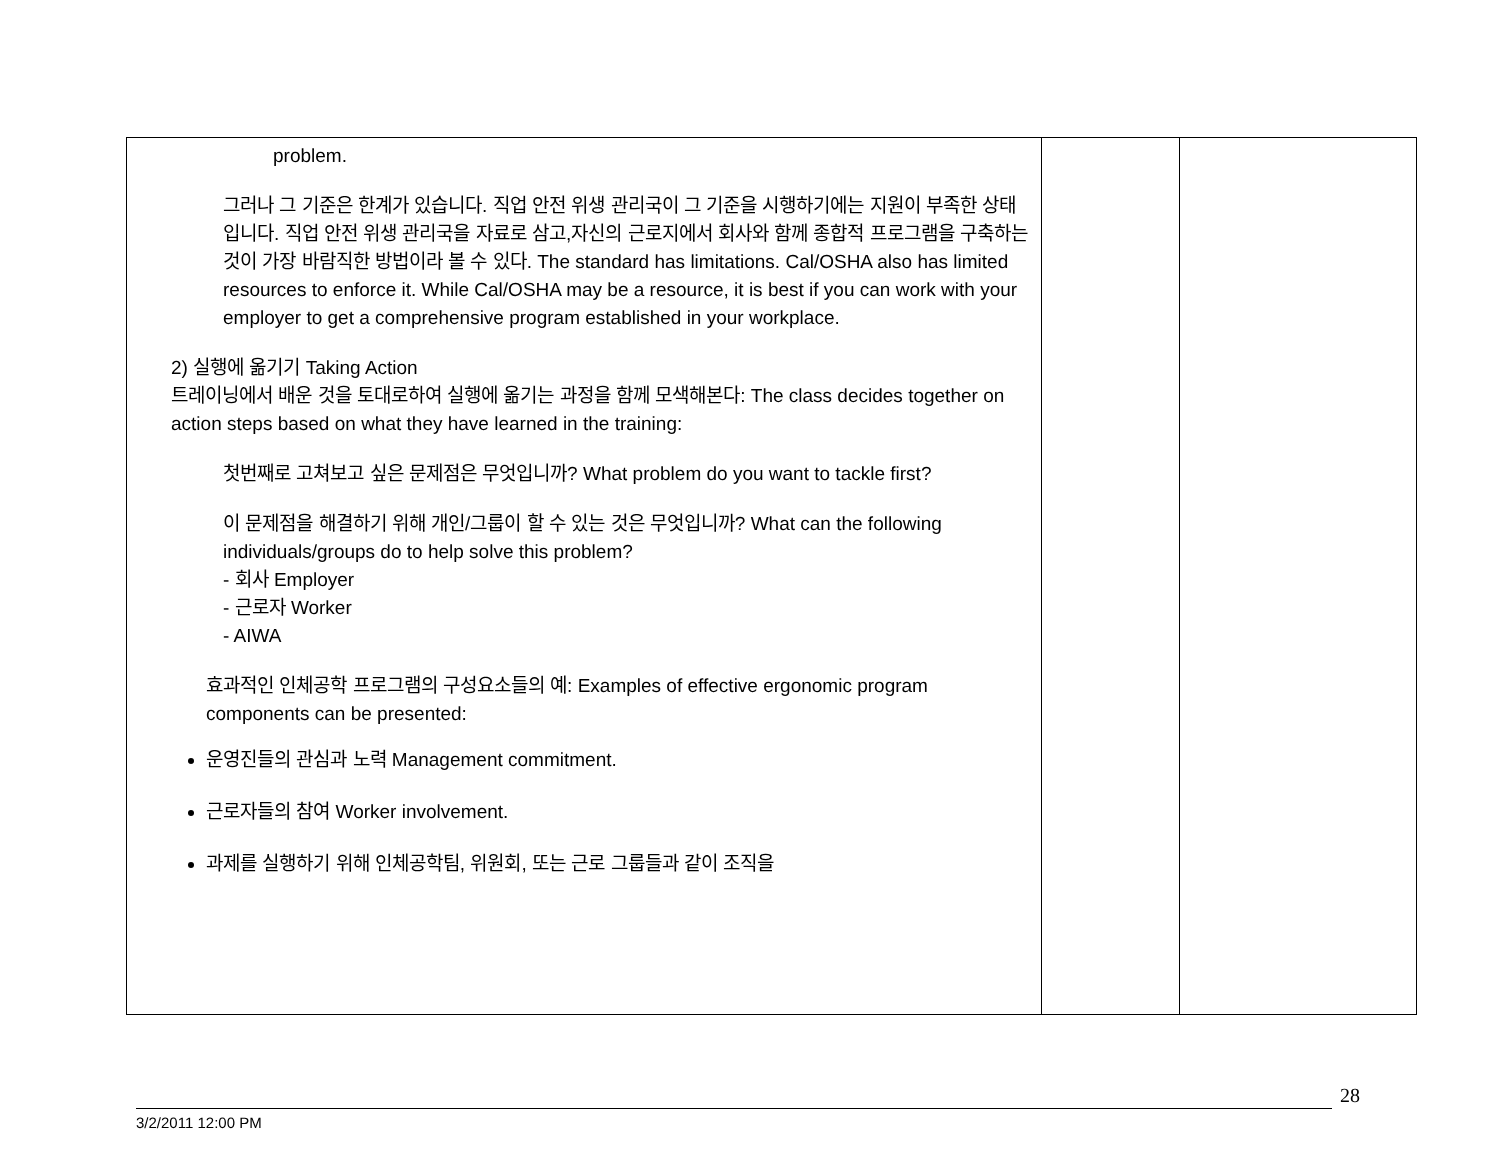| problem. 그러나 그 기준은 한계가 있습니다. 직업 안전 위생 관리국이 그 기준을 시행하기에는 지원이 부족한 상태입니다. 직업 안전 위생 관리국을 자료로 삼고,자신의 근로지에서 회사와 함께 종합적 프로그램을 구축하는 것이 가장 바람직한 방법이라 볼 수 있다. The standard has limitations. Cal/OSHA also has limited resources to enforce it. While Cal/OSHA may be a resource, it is best if you can work with your employer to get a comprehensive program established in your workplace. 2) 실행에 옮기기 Taking Action 트레이닝에서 배운 것을 토대로하여 실행에 옮기는 과정을 함께 모색해본다: The class decides together on action steps based on what they have learned in the training: 첫번째로 고쳐보고 싶은 문제점은 무엇입니까? What problem do you want to tackle first? 이 문제점을 해결하기 위해 개인/그룹이 할 수 있는 것은 무엇입니까? What can the following individuals/groups do to help solve this problem? - 회사 Employer - 근로자 Worker - AIWA 효과적인 인체공학 프로그램의 구성요소들의 예: Examples of effective ergonomic program components can be presented: 운영진들의 관심과 노력 Management commitment. 근로자들의 참여 Worker involvement. 과제를 실행하기 위해 인체공학팀, 위원회, 또는 근로 그룹들과 같이 조직을 | | |
28
3/2/2011 12:00 PM